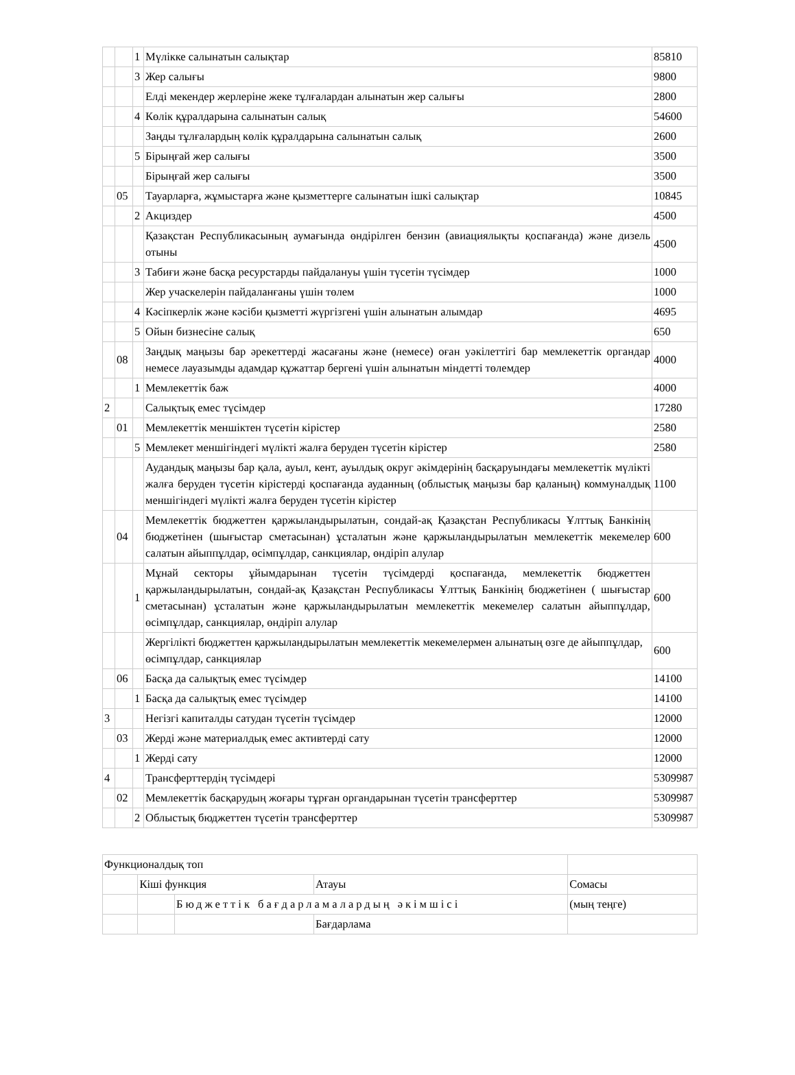| | | 1 | Мүлікке салынатын салықтар | 85810 |
| | | 3 | Жер салығы | 9800 |
| | | | Елді мекендер жерлеріне жеке тұлғалардан алынатын жер салығы | 2800 |
| | | 4 | Көлік құралдарына салынатын салық | 54600 |
| | | | Заңды тұлғалардың көлік құралдарына салынатын салық | 2600 |
| | | 5 | Бірыңғай жер салығы | 3500 |
| | | | Бірыңғай жер салығы | 3500 |
| | 05 | | Тауарларға, жұмыстарға және қызметтерге салынатын ішкі салықтар | 10845 |
| | | 2 | Акциздер | 4500 |
| | | | Қазақстан Республикасының аумағында өндірілген бензин (авиациялықты қоспағанда) және дизель отыны | 4500 |
| | | 3 | Табиғи және басқа ресурстарды пайдалануы үшін түсетін түсімдер | 1000 |
| | | | Жер учаскелерін пайдаланғаны үшін төлем | 1000 |
| | | 4 | Кәсіпкерлік және кәсіби қызметті жүргізгені үшін алынатын алымдар | 4695 |
| | | 5 | Ойын бизнесіне салық | 650 |
| | 08 | | Заңдық маңызы бар әрекеттерді жасағаны және (немесе) оған уәкілеттігі бар мемлекеттік органдар немесе лауазымды адамдар құжаттар бергені үшін алынатын міндетті төлемдер | 4000 |
| | | 1 | Мемлекеттік баж | 4000 |
| 2 | | | Салықтық емес түсімдер | 17280 |
| | 01 | | Мемлекеттік меншіктен түсетін кірістер | 2580 |
| | | 5 | Мемлекет меншігіндегі мүлікті жалға беруден түсетін кірістер | 2580 |
| | | | Аудандық маңызы бар қала, ауыл, кент, ауылдық округ әкімдерінің басқаруындағы мемлекеттік мүлікті жалға беруден түсетін кірістерді қоспағанда ауданның (облыстық маңызы бар қаланың) коммуналдық меншігіндегі мүлікті жалға беруден түсетін кірістер | 1100 |
| | 04 | | Мемлекеттік бюджеттен қаржыландырылатын, сондай-ақ Қазақстан Республикасы Ұлттық Банкінің бюджетінен (шығыстар сметасынан) ұсталатын және қаржыландырылатын мемлекеттік мекемелер салатын айыппұлдар, өсімпұлдар, санкциялар, өндіріп алулар | 600 |
| | | 1 | Мұнай секторы ұйымдарынан түсетін түсімдерді қоспағанда, мемлекеттік бюджеттен қаржыландырылатын, сондай-ақ Қазақстан Республикасы Ұлттық Банкінің бюджетінен ( шығыстар сметасынан) ұсталатын және қаржыландырылатын мемлекеттік мекемелер салатын айыппұлдар, өсімпұлдар, санкциялар, өндіріп алулар | 600 |
| | | | Жергілікті бюджеттен қаржыландырылатын мемлекеттік мекемелермен алынатың өзге де айыппұлдар, өсімпұлдар, санкциялар | 600 |
| | 06 | | Басқа да салықтық емес түсімдер | 14100 |
| | | 1 | Басқа да салықтық емес түсімдер | 14100 |
| 3 | | | Негізгі капиталды сатудан түсетін түсімдер | 12000 |
| | 03 | | Жерді және материалдық емес активтерді сату | 12000 |
| | | 1 | Жерді сату | 12000 |
| 4 | | | Трансферттердің түсімдері | 5309987 |
| | 02 | | Мемлекеттік басқарудың жоғары тұрған органдарынан түсетін трансферттер | 5309987 |
| | | 2 | Облыстық бюджеттен түсетін трансферттер | 5309987 |
| Функционалдық топ | | | | |
| | Кіші функция | | Атауы | Сомасы |
| | | Бюджеттік бағдарламалардың әкімшісі | | (мың теңге) |
| | | | Бағдарлама | |